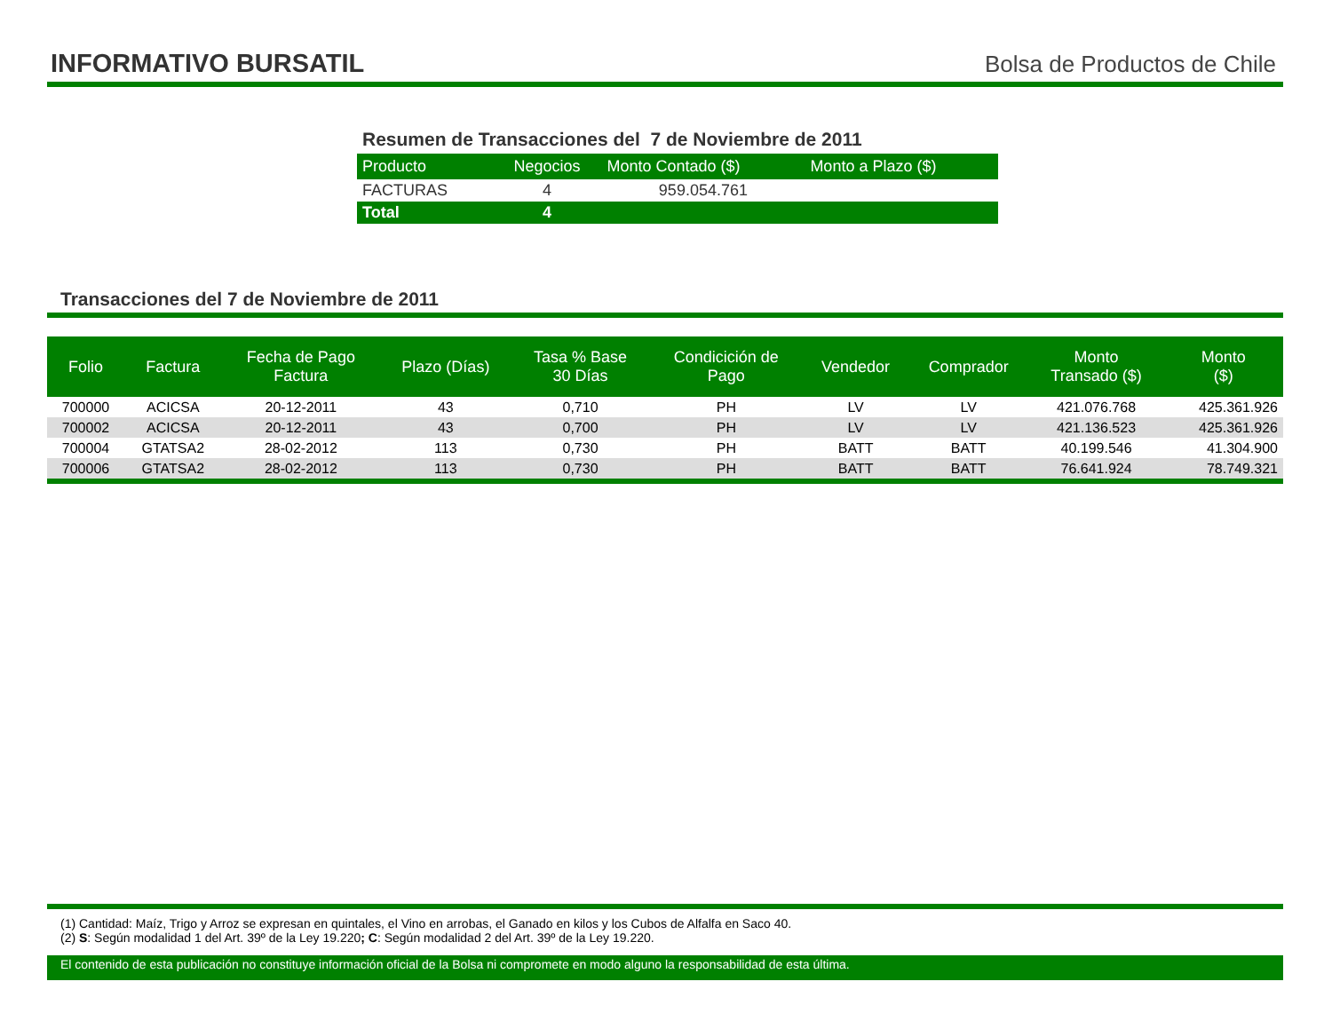INFORMATIVO BURSATIL
Bolsa de Productos de Chile
Resumen de Transacciones del 7 de Noviembre de 2011
| Producto | Negocios | Monto Contado ($) | Monto a Plazo ($) |
| --- | --- | --- | --- |
| FACTURAS | 4 | 959.054.761 | |
| Total | 4 | | |
Transacciones del 7 de Noviembre de 2011
| Folio | Factura | Fecha de Pago Factura | Plazo (Días) | Tasa % Base 30 Días | Condicición de Pago | Vendedor | Comprador | Monto Transado ($) | Monto ($) |
| --- | --- | --- | --- | --- | --- | --- | --- | --- | --- |
| 700000 | ACICSA | 20-12-2011 | 43 | 0,710 | PH | LV | LV | 421.076.768 | 425.361.926 |
| 700002 | ACICSA | 20-12-2011 | 43 | 0,700 | PH | LV | LV | 421.136.523 | 425.361.926 |
| 700004 | GTATSA2 | 28-02-2012 | 113 | 0,730 | PH | BATT | BATT | 40.199.546 | 41.304.900 |
| 700006 | GTATSA2 | 28-02-2012 | 113 | 0,730 | PH | BATT | BATT | 76.641.924 | 78.749.321 |
(1) Cantidad: Maíz, Trigo y Arroz se expresan en quintales, el Vino en arrobas, el Ganado en kilos y los Cubos de Alfalfa en Saco 40.
(2) S: Según modalidad 1 del Art. 39º de la Ley 19.220; C: Según modalidad 2 del Art. 39º de la Ley 19.220.
El contenido de esta publicación no constituye información oficial de la Bolsa ni compromete en modo alguno la responsabilidad de esta última.